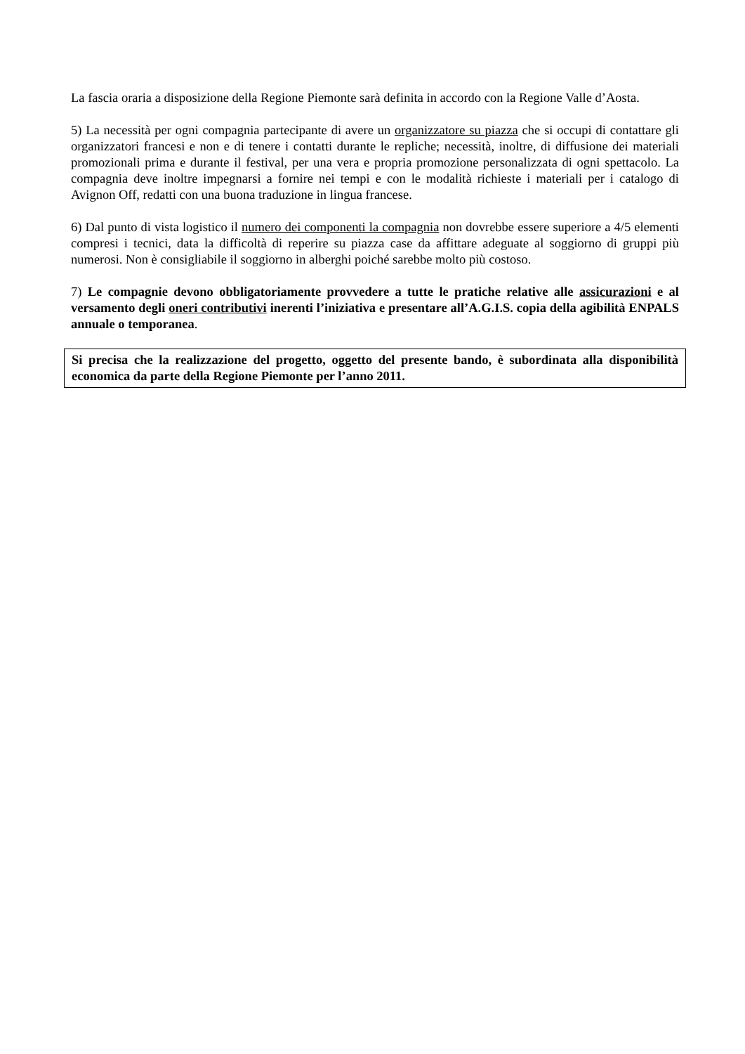La fascia oraria a disposizione della Regione Piemonte sarà definita in accordo con la Regione Valle d’Aosta.
5) La necessità per ogni compagnia partecipante di avere un organizzatore su piazza che si occupi di contattare gli organizzatori francesi e non e di tenere i contatti durante le repliche; necessità, inoltre, di diffusione dei materiali promozionali prima e durante il festival, per una vera e propria promozione personalizzata di ogni spettacolo. La compagnia deve inoltre impegnarsi a fornire nei tempi e con le modalità richieste i materiali per i catalogo di Avignon Off, redatti con una buona traduzione in lingua francese.
6) Dal punto di vista logistico il numero dei componenti la compagnia non dovrebbe essere superiore a 4/5 elementi compresi i tecnici, data la difficoltà di reperire su piazza case da affittare adeguate al soggiorno di gruppi più numerosi. Non è consigliabile il soggiorno in alberghi poiché sarebbe molto più costoso.
7) Le compagnie devono obbligatoriamente provvedere a tutte le pratiche relative alle assicurazioni e al versamento degli oneri contributivi inerenti l’iniziativa e presentare all’A.G.I.S. copia della agibilità ENPALS annuale o temporanea.
Si precisa che la realizzazione del progetto, oggetto del presente bando, è subordinata alla disponibilità economica da parte della Regione Piemonte per l’anno 2011.